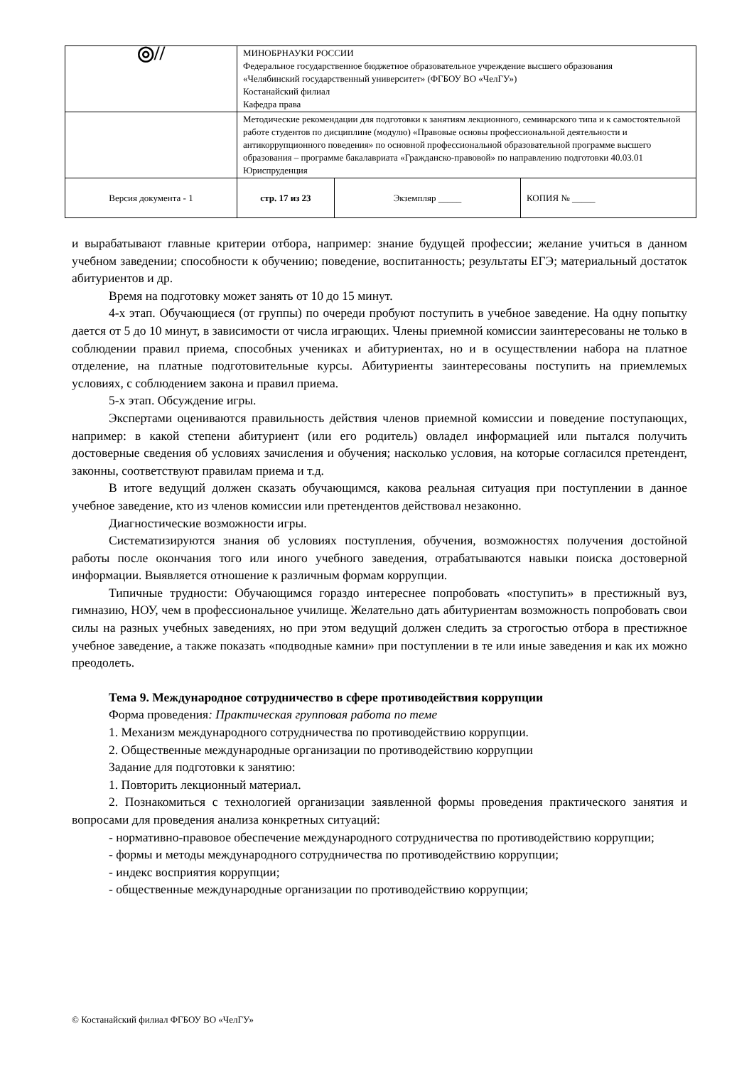| ◎// | МИНОБРНАУКИ РОССИИ Федеральное государственное бюджетное образовательное учреждение высшего образования «Челябинский государственный университет» (ФГБОУ ВО «ЧелГУ») Костанайский филиал Кафедра права | | |
| | Методические рекомендации для подготовки к занятиям лекционного, семинарского типа и к самостоятельной работе студентов по дисциплине (модулю) «Правовые основы профессиональной деятельности и антикоррупционного поведения» по основной профессиональной образовательной программе высшего образования – программе бакалавриата «Гражданско-правовой» по направлению подготовки 40.03.01 Юриспруденция | | |
| Версия документа - 1 | стр. 17 из 23 | Экземпляр _____ | КОПИЯ № _____ |
и вырабатывают главные критерии отбора, например: знание будущей профессии; желание учиться в данном учебном заведении; способности к обучению; поведение, воспитанность; результаты ЕГЭ; материальный достаток абитуриентов и др.
Время на подготовку может занять от 10 до 15 минут.
4-х этап. Обучающиеся (от группы) по очереди пробуют поступить в учебное заведение. На одну попытку дается от 5 до 10 минут, в зависимости от числа играющих. Члены приемной комиссии заинтересованы не только в соблюдении правил приема, способных учениках и абитуриентах, но и в осуществлении набора на платное отделение, на платные подготовительные курсы. Абитуриенты заинтересованы поступить на приемлемых условиях, с соблюдением закона и правил приема.
5-х этап. Обсуждение игры.
Экспертами оцениваются правильность действия членов приемной комиссии и поведение поступающих, например: в какой степени абитуриент (или его родитель) овладел информацией или пытался получить достоверные сведения об условиях зачисления и обучения; насколько условия, на которые согласился претендент, законны, соответствуют правилам приема и т.д.
В итоге ведущий должен сказать обучающимся, какова реальная ситуация при поступлении в данное учебное заведение, кто из членов комиссии или претендентов действовал незаконно.
Диагностические возможности игры.
Систематизируются знания об условиях поступления, обучения, возможностях получения достойной работы после окончания того или иного учебного заведения, отрабатываются навыки поиска достоверной информации. Выявляется отношение к различным формам коррупции.
Типичные трудности: Обучающимся гораздо интереснее попробовать «поступить» в престижный вуз, гимназию, НОУ, чем в профессиональное училище. Желательно дать абитуриентам возможность попробовать свои силы на разных учебных заведениях, но при этом ведущий должен следить за строгостью отбора в престижное учебное заведение, а также показать «подводные камни» при поступлении в те или иные заведения и как их можно преодолеть.
Тема 9. Международное сотрудничество в сфере противодействия коррупции
Форма проведения: Практическая групповая работа по теме
1. Механизм международного сотрудничества по противодействию коррупции.
2. Общественные международные организации по противодействию коррупции
Задание для подготовки к занятию:
1. Повторить лекционный материал.
2. Познакомиться с технологией организации заявленной формы проведения практического занятия и вопросами для проведения анализа конкретных ситуаций:
- нормативно-правовое обеспечение международного сотрудничества по противодействию коррупции;
- формы и методы международного сотрудничества по противодействию коррупции;
- индекс восприятия коррупции;
- общественные международные организации по противодействию коррупции;
© Костанайский филиал ФГБОУ ВО «ЧелГУ»